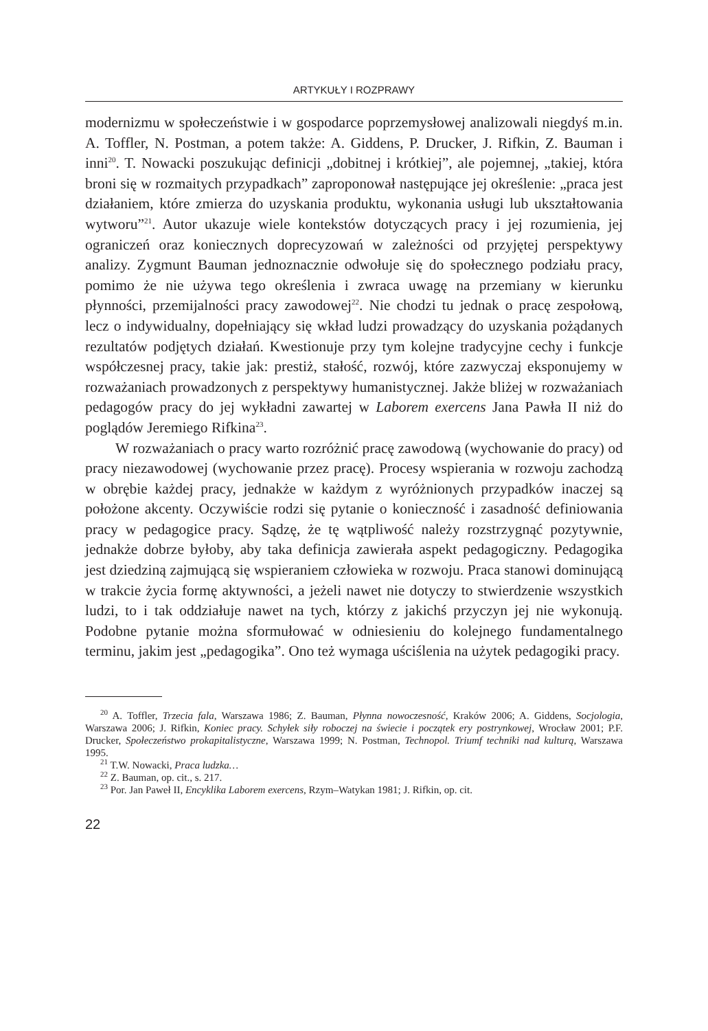ARTYKUŁY I ROZPRAWY
modernizmu w społeczeństwie i w gospodarce poprzemysłowej analizowali niegdyś m.in. A. Toffler, N. Postman, a potem także: A. Giddens, P. Drucker, J. Rifkin, Z. Bauman i inni<sup>20</sup>. T. Nowacki poszukując definicji „dobitnej i krótkiej”, ale pojemnej, „takiej, która broni się w rozmaitych przypadkach” zaproponował następujące jej określenie: „praca jest działaniem, które zmierza do uzyskania produktu, wykonania usługi lub ukształtowania wytworu”<sup>21</sup>. Autor ukazuje wiele kontekstów dotyczących pracy i jej rozumienia, jej ograniczeń oraz koniecznych doprecyzowań w zależności od przyjętej perspektywy analizy. Zygmunt Bauman jednoznacznie odwołuje się do społecznego podziału pracy, pomimo że nie używa tego określenia i zwraca uwagę na przemiany w kierunku płynności, przemijalności pracy zawodowej<sup>22</sup>. Nie chodzi tu jednak o pracę zespołową, lecz o indywidualny, dopełniający się wkład ludzi prowadzący do uzyskania pożądanych rezultatów podjętych działań. Kwestionuje przy tym kolejne tradycyjne cechy i funkcje współczesnej pracy, takie jak: prestiż, stałość, rozwój, które zazwyczaj eksponujemy w rozważaniach prowadzonych z perspektywy humanistycznej. Jakże bliżej w rozważaniach pedagogów pracy do jej wykładni zawartej w Laborem exercens Jana Pawła II niż do poglądów Jeremiego Rifkina<sup>23</sup>.
W rozważaniach o pracy warto rozróżnić pracę zawodową (wychowanie do pracy) od pracy niezawodowej (wychowanie przez pracę). Procesy wspierania w rozwoju zachodzą w obrębie każdej pracy, jednakże w każdym z wyróżnionych przypadków inaczej są położone akcenty. Oczywiście rodzi się pytanie o konieczność i zasadność definiowania pracy w pedagogice pracy. Sądzę, że tę wątpliwość należy rozstrzygnąć pozytywnie, jednakże dobrze byłoby, aby taka definicja zawierała aspekt pedagogiczny. Pedagogika jest dziedziną zajmującą się wspieraniem człowieka w rozwoju. Praca stanowi dominującą w trakcie życia formę aktywności, a jeżeli nawet nie dotyczy to stwierdzenie wszystkich ludzi, to i tak oddziałuje nawet na tych, którzy z jakichś przyczyn jej nie wykonują. Podobne pytanie można sformułować w odniesieniu do kolejnego fundamentalnego terminu, jakim jest „pedagogika”. Ono też wymaga uściślenia na użytek pedagogiki pracy.
<sup>20</sup> A. Toffler, Trzecia fala, Warszawa 1986; Z. Bauman, Płynna nowoczesność, Kraków 2006; A. Giddens, Socjologia, Warszawa 2006; J. Rifkin, Koniec pracy. Schyłek siły roboczej na świecie i początek ery postrynkowej, Wrocław 2001; P.F. Drucker, Społeczeństwo prokapitalistyczne, Warszawa 1999; N. Postman, Technopol. Triumf techniki nad kulturą, Warszawa 1995.
<sup>21</sup> T.W. Nowacki, Praca ludzka…
<sup>22</sup> Z. Bauman, op. cit., s. 217.
<sup>23</sup> Por. Jan Paweł II, Encyklika Laborem exercens, Rzym–Watykan 1981; J. Rifkin, op. cit.
22